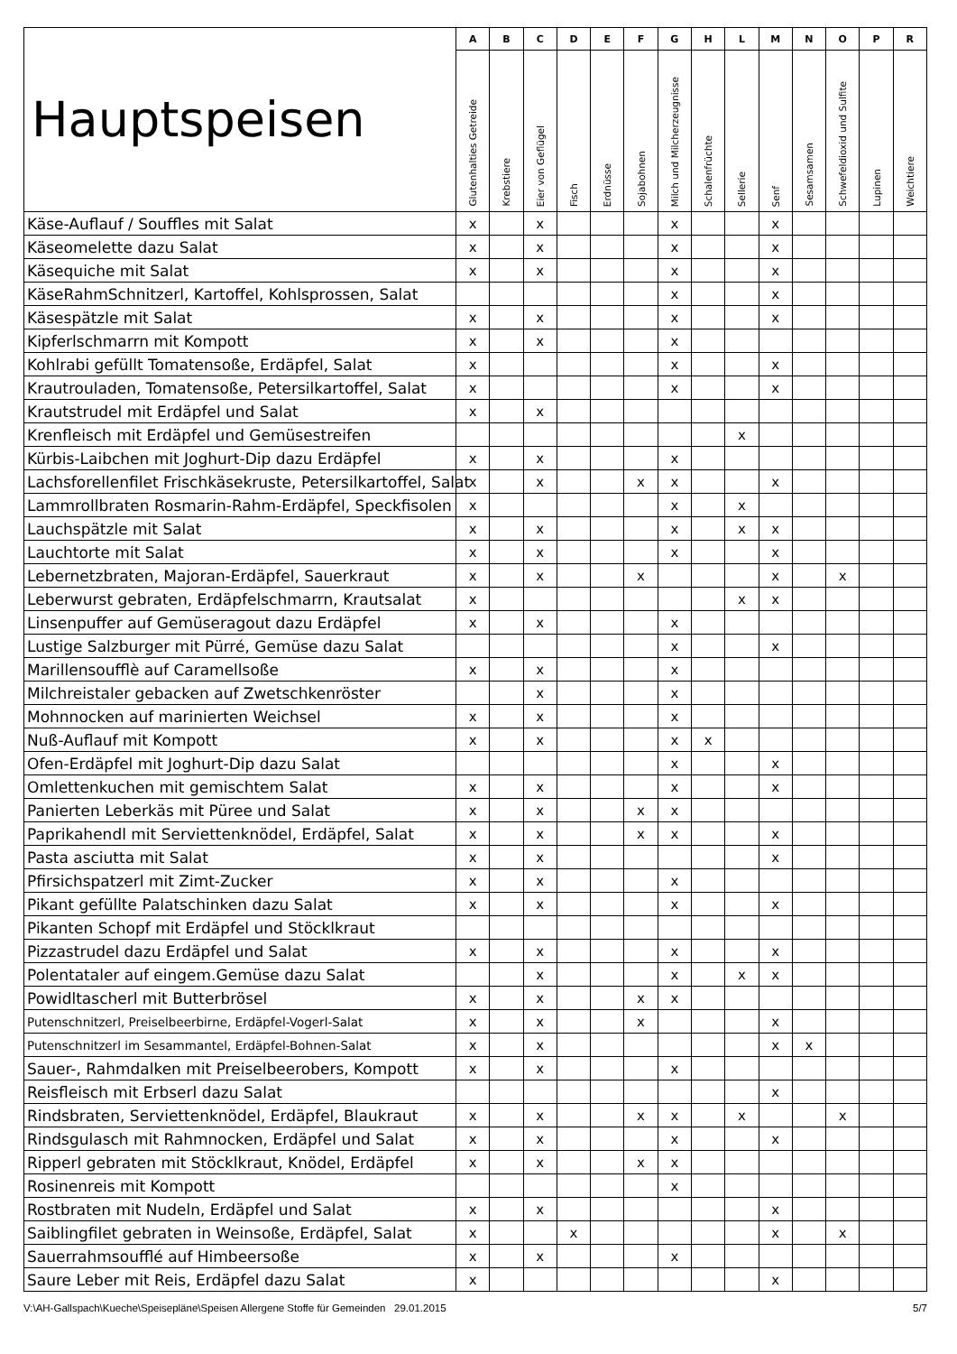| Hauptspeisen | A | B | C | D | E | F | G | H | L | M | N | O | P | R |
| --- | --- | --- | --- | --- | --- | --- | --- | --- | --- | --- | --- | --- | --- | --- |
| | Glutenhalties Getreide | Krebstiere | Eier von Geflügel | Fisch | Erdnüsse | Sojabohnen | Milch und Milcherzeugnisse | Schalenfrüchte | Sellerie | Senf | Sesamsamen | Schwefeldioxid und Sulfite | Lupinen | Weichtiere |
| Käse-Auflauf / Souffles mit Salat | x | | x | | | | x | | | x | | | | |
| Käseomelette dazu Salat | x | | x | | | | x | | | x | | | | |
| Käsequiche mit Salat | x | | x | | | | x | | | x | | | | |
| KäseRahmSchnitzerl, Kartoffel, Kohlsprossen, Salat | | | | | | | x | | | x | | | | |
| Käsespätzle mit Salat | x | | x | | | | x | | | x | | | | |
| Kipferlschmarrn mit Kompott | x | | x | | | | x | | | | | | | |
| Kohlrabi gefüllt Tomatensoße, Erdäpfel, Salat | x | | | | | | x | | | x | | | | |
| Krautrouladen, Tomatensoße, Petersilkartoffel, Salat | x | | | | | | x | | | x | | | | |
| Krautstrudel mit Erdäpfel und Salat | x | | x | | | | | | | | | | | |
| Krenfleisch mit Erdäpfel und Gemüsestreifen | | | | | | | | | x | | | | | |
| Kürbis-Laibchen mit Joghurt-Dip dazu Erdäpfel | x | | x | | | | x | | | | | | | |
| Lachsforellenfilet Frischkäsekruste, Petersilkartoffel, Salat | x | | x | | | x | x | | | x | | | | |
| Lammrollbraten Rosmarin-Rahm-Erdäpfel, Speckfisolen | x | | | | | | x | | x | | | | | |
| Lauchspätzle mit Salat | x | | x | | | | x | | x | x | | | | |
| Lauchtorte mit Salat | x | | x | | | | x | | | x | | | | |
| Lebernetzbraten, Majoran-Erdäpfel, Sauerkraut | x | | x | | | x | | | | x | | x | | |
| Leberwurst gebraten, Erdäpfelschmarrn, Krautsalat | x | | | | | | | | x | x | | | | |
| Linsenpuffer auf Gemüseragout dazu Erdäpfel | x | | x | | | | x | | | | | | | |
| Lustige Salzburger mit Pürré, Gemüse dazu Salat | | | | | | | x | | | x | | | | |
| Marillensoufflè auf Caramellsoße | x | | x | | | | x | | | | | | | |
| Milchreistaler gebacken auf Zwetschkenröster | | | x | | | | x | | | | | | | |
| Mohnnocken auf marinierten Weichsel | x | | x | | | | x | | | | | | | |
| Nuß-Auflauf mit Kompott | x | | x | | | | x | x | | | | | | |
| Ofen-Erdäpfel mit Joghurt-Dip dazu Salat | | | | | | | x | | | x | | | | |
| Omlettenkuchen mit gemischtem Salat | x | | x | | | | x | | | x | | | | |
| Panierten Leberkäs mit Püree und Salat | x | | x | | | x | x | | | | | | | |
| Paprikahendl mit Serviettenknödel, Erdäpfel, Salat | x | | x | | | x | x | | | x | | | | |
| Pasta asciutta mit Salat | x | | x | | | | | | | x | | | | |
| Pfirsichspatzerl mit Zimt-Zucker | x | | x | | | | x | | | | | | | |
| Pikant gefüllte Palatschinken dazu Salat | x | | x | | | | x | | | x | | | | |
| Pikanten Schopf mit Erdäpfel und Stöcklkraut | | | | | | | | | | | | | | |
| Pizzastrudel dazu Erdäpfel und Salat | x | | x | | | | x | | | x | | | | |
| Polentataler auf eingem.Gemüse dazu Salat | | | x | | | | x | | x | x | | | | |
| Powidltascherl mit Butterbrösel | x | | x | | | x | x | | | | | | | |
| Putenschnitzerl, Preiselbeerbirne, Erdäpfel-Vogerl-Salat | x | | x | | | x | | | | x | | | | |
| Putenschnitzerl im Sesammantel, Erdäpfel-Bohnen-Salat | x | | x | | | | | | | x | x | | | |
| Sauer-, Rahmdalken mit Preiselbeerobers, Kompott | x | | x | | | | x | | | | | | | |
| Reisfleisch mit Erbserl dazu Salat | | | | | | | | | | x | | | | |
| Rindsbraten, Serviettenknödel, Erdäpfel, Blaukraut | x | | x | | | x | x | | x | | | x | | |
| Rindsgulasch mit Rahmnocken, Erdäpfel und Salat | x | | x | | | | x | | | x | | | | |
| Ripperl gebraten mit Stöcklkraut, Knödel, Erdäpfel | x | | x | | | x | x | | | | | | | |
| Rosinenreis mit Kompott | | | | | | | x | | | | | | | |
| Rostbraten mit Nudeln, Erdäpfel und Salat | x | | x | | | | | | | x | | | | |
| Saiblingfilet gebraten in Weinsoße, Erdäpfel, Salat | x | | | x | | | | | | x | | x | | |
| Sauerrahmsoufflé auf Himbeersoße | x | | x | | | | x | | | | | | | |
| Saure Leber mit Reis, Erdäpfel dazu Salat | x | | | | | | | | | x | | | | |
V:\AH-Gallspach\Kueche\Speisepläne\Speisen Allergene Stoffe für Gemeinden 29.01.2015 5/7